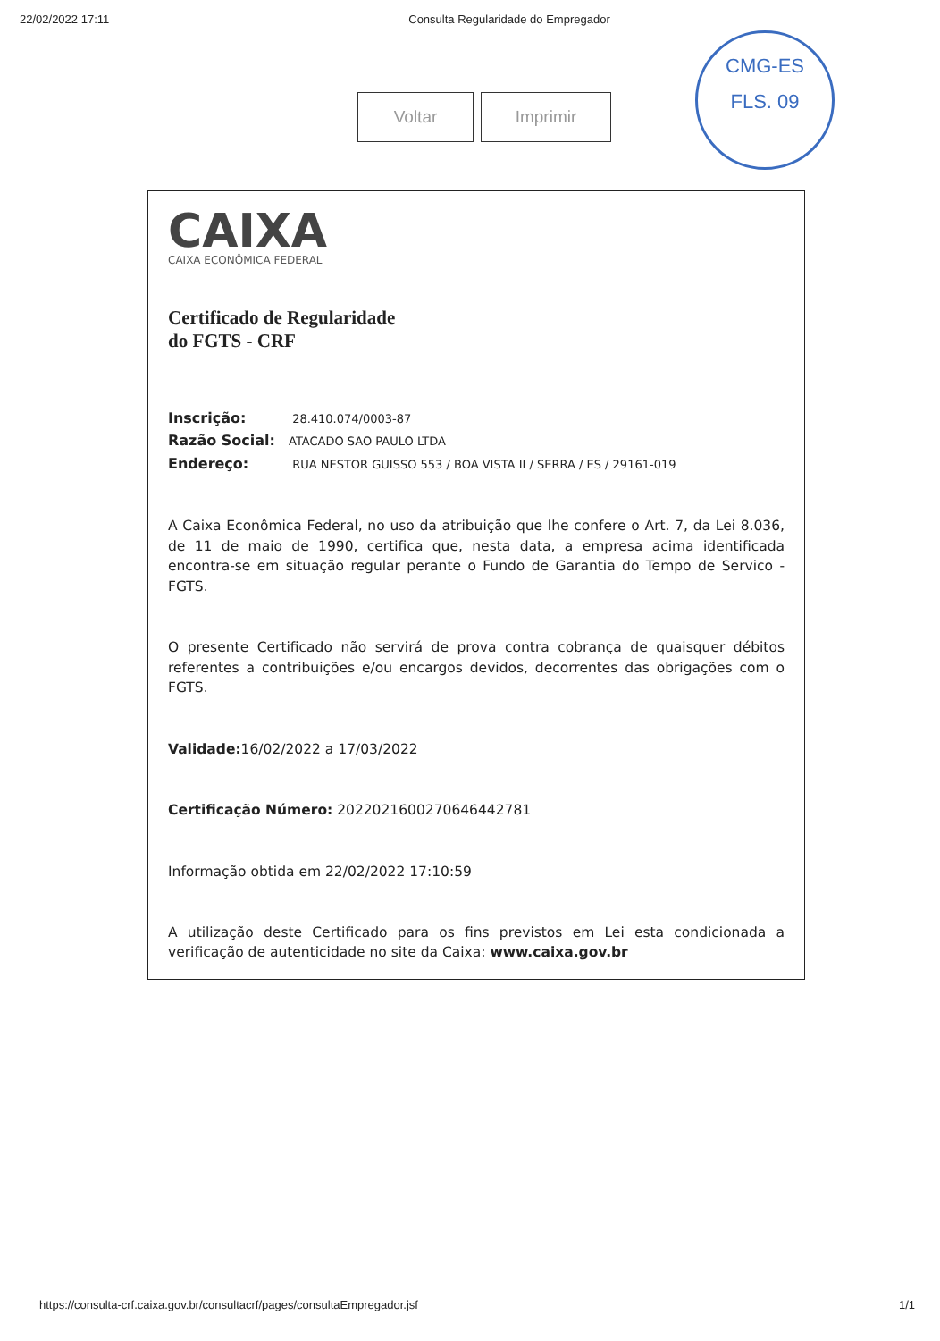22/02/2022 17:11 Consulta Regularidade do Empregador
Voltar Imprimir
CMG-ES
FLS. 09
CAIXA
CAIXA ECONÔMICA FEDERAL
Certificado de Regularidade
do FGTS - CRF
Inscrição: 28.410.074/0003-87
Razão Social: ATACADO SAO PAULO LTDA
Endereço: RUA NESTOR GUISSO 553 / BOA VISTA II / SERRA / ES / 29161-019
A Caixa Econômica Federal, no uso da atribuição que lhe confere o Art. 7, da Lei 8.036, de 11 de maio de 1990, certifica que, nesta data, a empresa acima identificada encontra-se em situação regular perante o Fundo de Garantia do Tempo de Servico - FGTS.
O presente Certificado não servirá de prova contra cobrança de quaisquer débitos referentes a contribuições e/ou encargos devidos, decorrentes das obrigações com o FGTS.
Validade: 16/02/2022 a 17/03/2022
Certificação Número: 2022021600270646442781
Informação obtida em 22/02/2022 17:10:59
A utilização deste Certificado para os fins previstos em Lei esta condicionada a verificação de autenticidade no site da Caixa: www.caixa.gov.br
https://consulta-crf.caixa.gov.br/consultacrf/pages/consultaEmpregador.jsf 1/1